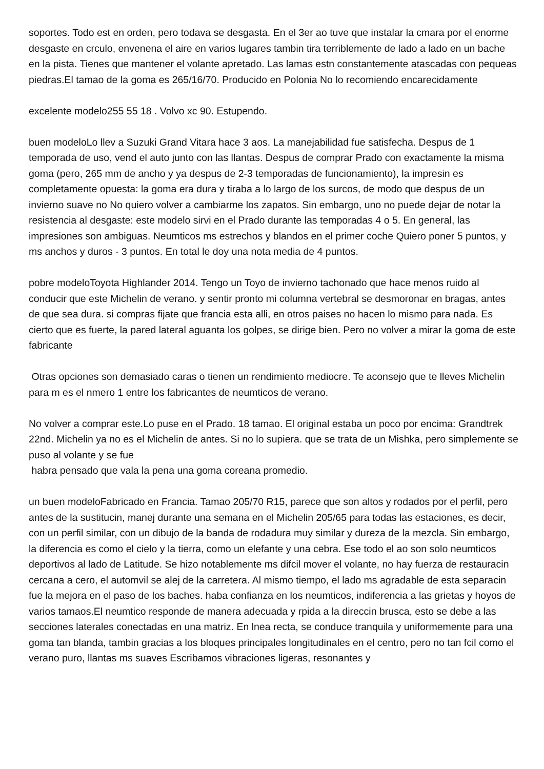soportes. Todo est en orden, pero todava se desgasta. En el 3er ao tuve que instalar la cmara por el enorme desgaste en crculo, envenena el aire en varios lugares tambin tira terriblemente de lado a lado en un bache en la pista. Tienes que mantener el volante apretado. Las lamas estn constantemente atascadas con pequeas piedras.El tamao de la goma es 265/16/70. Producido en Polonia No lo recomiendo encarecidamente
excelente modelo255 55 18 . Volvo xc 90. Estupendo.
buen modeloLo llev a Suzuki Grand Vitara hace 3 aos. La manejabilidad fue satisfecha. Despus de 1 temporada de uso, vend el auto junto con las llantas. Despus de comprar Prado con exactamente la misma goma (pero, 265 mm de ancho y ya despus de 2-3 temporadas de funcionamiento), la impresin es completamente opuesta: la goma era dura y tiraba a lo largo de los surcos, de modo que despus de un invierno suave no No quiero volver a cambiarme los zapatos. Sin embargo, uno no puede dejar de notar la resistencia al desgaste: este modelo sirvi en el Prado durante las temporadas 4 o 5. En general, las impresiones son ambiguas. Neumticos ms estrechos y blandos en el primer coche Quiero poner 5 puntos, y ms anchos y duros - 3 puntos. En total le doy una nota media de 4 puntos.
pobre modeloToyota Highlander 2014. Tengo un Toyo de invierno tachonado que hace menos ruido al conducir que este Michelin de verano. y sentir pronto mi columna vertebral se desmoronar en bragas, antes de que sea dura. si compras fijate que francia esta alli, en otros paises no hacen lo mismo para nada. Es cierto que es fuerte, la pared lateral aguanta los golpes, se dirige bien. Pero no volver a mirar la goma de este fabricante
Otras opciones son demasiado caras o tienen un rendimiento mediocre. Te aconsejo que te lleves Michelin para m es el nmero 1 entre los fabricantes de neumticos de verano.
No volver a comprar este.Lo puse en el Prado. 18 tamao. El original estaba un poco por encima: Grandtrek 22nd. Michelin ya no es el Michelin de antes. Si no lo supiera. que se trata de un Mishka, pero simplemente se puso al volante y se fue
habra pensado que vala la pena una goma coreana promedio.
un buen modeloFabricado en Francia. Tamao 205/70 R15, parece que son altos y rodados por el perfil, pero antes de la sustitucin, manej durante una semana en el Michelin 205/65 para todas las estaciones, es decir, con un perfil similar, con un dibujo de la banda de rodadura muy similar y dureza de la mezcla. Sin embargo, la diferencia es como el cielo y la tierra, como un elefante y una cebra. Ese todo el ao son solo neumticos deportivos al lado de Latitude. Se hizo notablemente ms difcil mover el volante, no hay fuerza de restauracin cercana a cero, el automvil se alej de la carretera. Al mismo tiempo, el lado ms agradable de esta separacin fue la mejora en el paso de los baches. haba confianza en los neumticos, indiferencia a las grietas y hoyos de varios tamaos.El neumtico responde de manera adecuada y rpida a la direccin brusca, esto se debe a las secciones laterales conectadas en una matriz. En lnea recta, se conduce tranquila y uniformemente para una goma tan blanda, tambin gracias a los bloques principales longitudinales en el centro, pero no tan fcil como el verano puro, llantas ms suaves Escribamos vibraciones ligeras, resonantes y